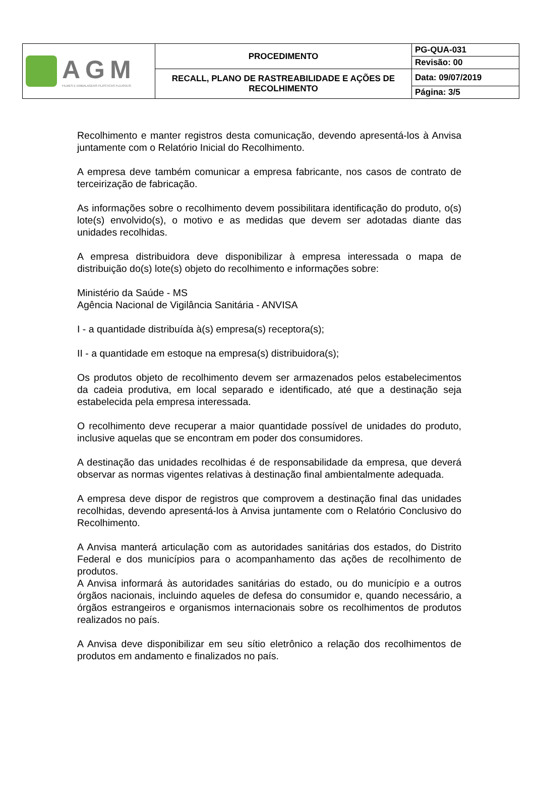| AGM FILMES E EMBALAGENS PLÁSTICAS FLEXÍVEIS | PROCEDIMENTO | PG-QUA-031 |
| | | Revisão: 00 |
| | RECALL, PLANO DE RASTREABILIDADE E AÇÕES DE RECOLHIMENTO | Data: 09/07/2019 |
| | | Página: 3/5 |
Recolhimento e manter registros desta comunicação, devendo apresentá-los à Anvisa juntamente com o Relatório Inicial do Recolhimento.
A empresa deve também comunicar a empresa fabricante, nos casos de contrato de terceirização de fabricação.
As informações sobre o recolhimento devem possibilitara identificação do produto, o(s) lote(s) envolvido(s), o motivo e as medidas que devem ser adotadas diante das unidades recolhidas.
A empresa distribuidora deve disponibilizar à empresa interessada o mapa de distribuição do(s) lote(s) objeto do recolhimento e informações sobre:
Ministério da Saúde - MS
Agência Nacional de Vigilância Sanitária - ANVISA
I - a quantidade distribuída à(s) empresa(s) receptora(s);
II - a quantidade em estoque na empresa(s) distribuidora(s);
Os produtos objeto de recolhimento devem ser armazenados pelos estabelecimentos da cadeia produtiva, em local separado e identificado, até que a destinação seja estabelecida pela empresa interessada.
O recolhimento deve recuperar a maior quantidade possível de unidades do produto, inclusive aquelas que se encontram em poder dos consumidores.
A destinação das unidades recolhidas é de responsabilidade da empresa, que deverá observar as normas vigentes relativas à destinação final ambientalmente adequada.
A empresa deve dispor de registros que comprovem a destinação final das unidades recolhidas, devendo apresentá-los à Anvisa juntamente com o Relatório Conclusivo do Recolhimento.
A Anvisa manterá articulação com as autoridades sanitárias dos estados, do Distrito Federal e dos municípios para o acompanhamento das ações de recolhimento de produtos.
A Anvisa informará às autoridades sanitárias do estado, ou do município e a outros órgãos nacionais, incluindo aqueles de defesa do consumidor e, quando necessário, a órgãos estrangeiros e organismos internacionais sobre os recolhimentos de produtos realizados no país.
A Anvisa deve disponibilizar em seu sítio eletrônico a relação dos recolhimentos de produtos em andamento e finalizados no país.